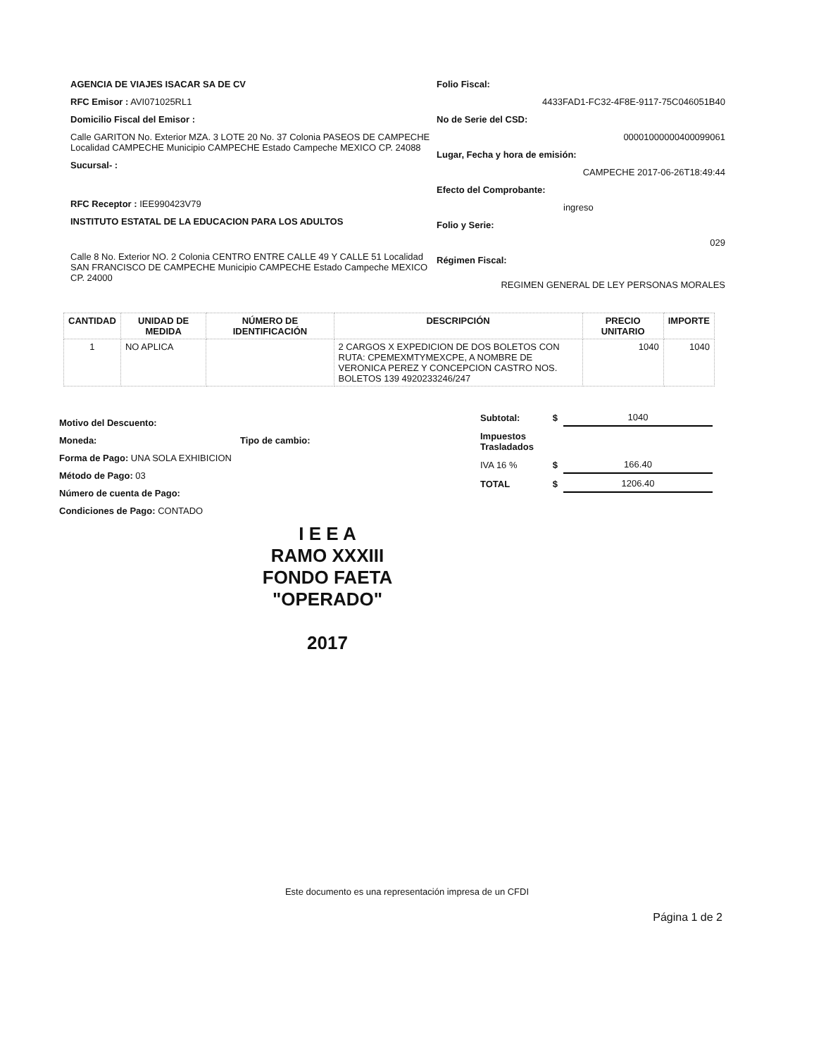AGENCIA DE VIAJES ISACAR SA DE CV
RFC Emisor : AVI071025RL1
Domicilio Fiscal del Emisor :
Calle GARITON No. Exterior MZA. 3 LOTE 20 No. 37 Colonia PASEOS DE CAMPECHE Localidad CAMPECHE Municipio CAMPECHE Estado Campeche MEXICO CP. 24088
Sucursal- :
RFC Receptor : IEE990423V79
INSTITUTO ESTATAL DE LA EDUCACION PARA LOS ADULTOS
Calle 8 No. Exterior NO. 2 Colonia CENTRO ENTRE CALLE 49 Y CALLE 51 Localidad SAN FRANCISCO DE CAMPECHE Municipio CAMPECHE Estado Campeche MEXICO CP. 24000
Folio Fiscal:
4433FAD1-FC32-4F8E-9117-75C046051B40
No de Serie del CSD:
00001000000400099061
Lugar, Fecha y hora de emisión:
CAMPECHE 2017-06-26T18:49:44
Efecto del Comprobante:
ingreso
Folio y Serie:
029
Régimen Fiscal:
REGIMEN GENERAL DE LEY PERSONAS MORALES
| CANTIDAD | UNIDAD DE MEDIDA | NÚMERO DE IDENTIFICACIÓN | DESCRIPCIÓN | PRECIO UNITARIO | IMPORTE |
| --- | --- | --- | --- | --- | --- |
| 1 | NO APLICA | | 2 CARGOS X EXPEDICION DE DOS BOLETOS CON RUTA: CPEMEXMTYMEXCPE, A NOMBRE DE VERONICA PEREZ Y CONCEPCION CASTRO NOS. BOLETOS 139 4920233246/247 | 1040 | 1040 |
Motivo del Descuento:
Moneda: Tipo de cambio:
Forma de Pago: UNA SOLA EXHIBICION
Método de Pago: 03
Número de cuenta de Pago:
Condiciones de Pago: CONTADO
| Subtotal: | $ | 1040 |
| Impuestos Trasladados | | |
| IVA 16 % | $ | 166.40 |
| TOTAL | $ | 1206.40 |
I E E A
RAMO XXXIII
FONDO FAETA
"OPERADO"
2017
Este documento es una representación impresa de un CFDI
Página 1 de 2